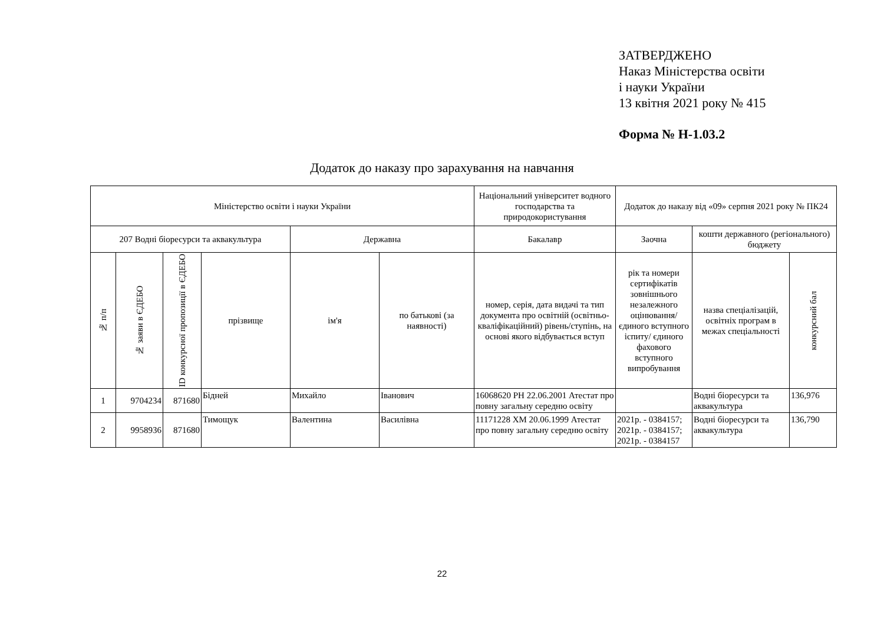ЗАТВЕРДЖЕНО
Наказ Міністерства освіти
і науки України
13 квітня 2021 року № 415
Форма № Н-1.03.2
Додаток до наказу про зарахування на навчання
| Міністерство освіти і науки України | | | | | | Національний університет водного господарства та природокористування | Додаток до наказу від «09» серпня 2021 року № ПК24 | | |
| 207 Водні біоресурси та аквакультура | | | | Державна | | Бакалавр | Заочна | кошти державного (регіонального) бюджету | |
| № п/п | № заяви в ЄДЕБО | ID конкурсної пропозиції в ЄДЕБО | прізвище | ім'я | по батькові (за наявності) | номер, серія, дата видачі та тип документа про освітній (освітньо-кваліфікаційний) рівень/ступінь, на основі якого відбувається вступ | рік та номери сертифікатів зовнішнього незалежного оцінювання/ єдиного вступного іспиту/ єдиного фахового вступного випробування | назва спеціалізацій, освітніх програм в межах спеціальності | конкурсний бал |
| 1 | 9704234 | 871680 | Бідней | Михайло | Іванович | 16068620 PH 22.06.2001 Атестат про повну загальну середню освіту | | Водні біоресурси та аквакультура | 136,976 |
| 2 | 9958936 | 871680 | Тимощук | Валентина | Василівна | 11171228 XM 20.06.1999 Атестат про повну загальну середню освіту | 2021р. - 0384157; 2021р. - 0384157; 2021р. - 0384157 | Водні біоресурси та аквакультура | 136,790 |
22